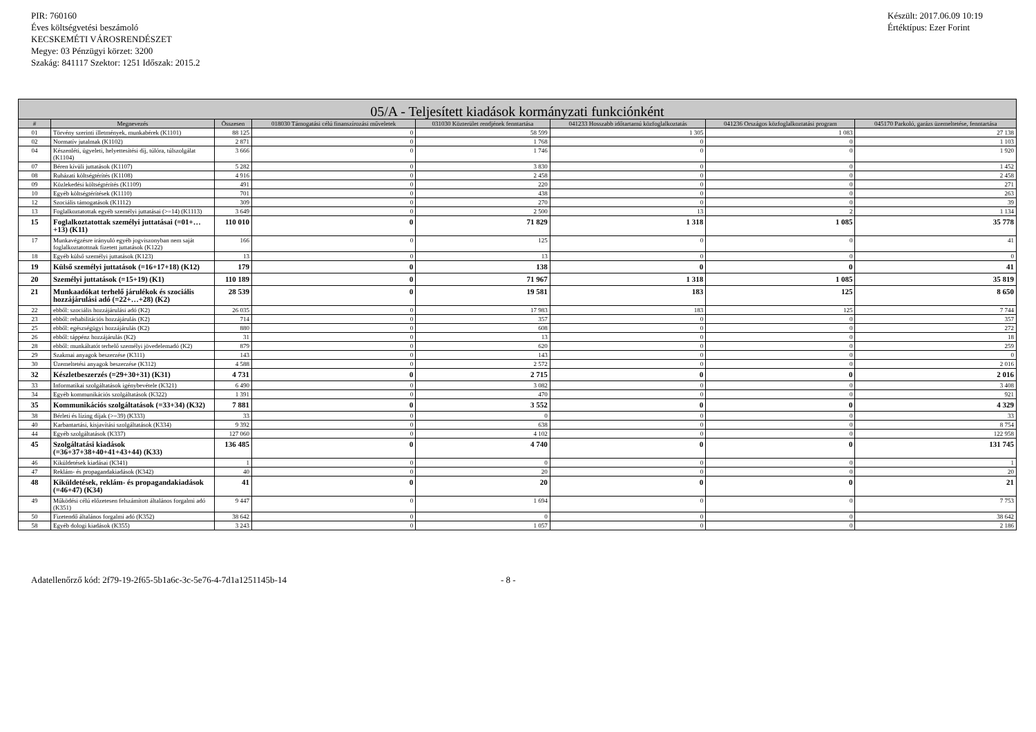PIR: 760160
Éves költségvetési beszámoló
KECSKEMÉTI VÁROSRENDÉSZET
Megye: 03 Pénzügyi körzet: 3200
Szakág: 841117 Szektor: 1251 Időszak: 2015.2
Készült: 2017.06.09 10:19
Értéktípus: Ezer Forint
| 05/A - Teljesített kiadások kormányzati funkciónként | | | | | | | |
| --- | --- | --- | --- | --- | --- | --- | --- |
| # | Megnevezés | Összesen | 018030 Támogatási célú finanszírozási műveletek | 031030 Közterület rendjének fenntartása | 041233 Hosszabb időtartamú közfoglalkoztatás | 041236 Országos közfoglalkoztatási program | 045170 Parkoló, garázs üzemeltetése, fenntartása |
| 01 | Törvény szerinti illetmények, munkabérek (K1101) | 88 125 | 0 | 58 599 | 1 305 | 1 083 | 27 138 |
| 02 | Normatív jutalmak (K1102) | 2 871 | 0 | 1 768 | 0 | 0 | 1 103 |
| 04 | Készenléti, ügyeleti, helyettesítési díj, túlóra, túlszolgálat (K1104) | 3 666 | 0 | 1 746 | 0 | 0 | 1 920 |
| 07 | Béren kívüli juttatások (K1107) | 5 282 | 0 | 3 830 | 0 | 0 | 1 452 |
| 08 | Ruházati költségtérítés (K1108) | 4 916 | 0 | 2 458 | 0 | 0 | 2 458 |
| 09 | Közlekedési költségtérítés (K1109) | 491 | 0 | 220 | 0 | 0 | 271 |
| 10 | Egyéb költségtérítések (K1110) | 701 | 0 | 438 | 0 | 0 | 263 |
| 12 | Szociális támogatások (K1112) | 309 | 0 | 270 | 0 | 0 | 39 |
| 13 | Foglalkoztatottak egyéb személyi juttatásai (>=14) (K1113) | 3 649 | 0 | 2 500 | 13 | 2 | 1 134 |
| 15 | Foglalkoztatottak személyi juttatásai (=01+…+13) (K11) | 110 010 | 0 | 71 829 | 1 318 | 1 085 | 35 778 |
| 17 | Munkavégzésre irányuló egyéb jogviszonyban nem saját foglalkoztatottnak fizetett juttatások (K122) | 166 | 0 | 125 | 0 | 0 | 41 |
| 18 | Egyéb külső személyi juttatások (K123) | 13 | 0 | 13 | 0 | 0 | 0 |
| 19 | Külső személyi juttatások (=16+17+18) (K12) | 179 | 0 | 138 | 0 | 0 | 41 |
| 20 | Személyi juttatások (=15+19) (K1) | 110 189 | 0 | 71 967 | 1 318 | 1 085 | 35 819 |
| 21 | Munkaadókat terhelő járulékok és szociális hozzájárulási adó (=22+…+28) (K2) | 28 539 | 0 | 19 581 | 183 | 125 | 8 650 |
| 22 | ebből: szociális hozzájárulási adó (K2) | 26 035 | 0 | 17 983 | 183 | 125 | 7 744 |
| 23 | ebből: rehabilitációs hozzájárulás (K2) | 714 | 0 | 357 | 0 | 0 | 357 |
| 25 | ebből: egészségügyi hozzájárulás (K2) | 880 | 0 | 608 | 0 | 0 | 272 |
| 26 | ebből: táppénz hozzájárulás (K2) | 31 | 0 | 13 | 0 | 0 | 18 |
| 28 | ebből: munkáltatót terhelő személyi jövedelemadó (K2) | 879 | 0 | 620 | 0 | 0 | 259 |
| 29 | Szakmai anyagok beszerzése (K311) | 143 | 0 | 143 | 0 | 0 | 0 |
| 30 | Üzemeltetési anyagok beszerzése (K312) | 4 588 | 0 | 2 572 | 0 | 0 | 2 016 |
| 32 | Készletbeszerzés (=29+30+31) (K31) | 4 731 | 0 | 2 715 | 0 | 0 | 2 016 |
| 33 | Informatikai szolgáltatások igénybevétele (K321) | 6 490 | 0 | 3 082 | 0 | 0 | 3 408 |
| 34 | Egyéb kommunikációs szolgáltatások (K322) | 1 391 | 0 | 470 | 0 | 0 | 921 |
| 35 | Kommunikációs szolgáltatások (=33+34) (K32) | 7 881 | 0 | 3 552 | 0 | 0 | 4 329 |
| 38 | Bérleti és lízing díjak (>=39) (K333) | 33 | 0 | 0 | 0 | 0 | 33 |
| 40 | Karbantartási, kisjavítási szolgáltatások (K334) | 9 392 | 0 | 638 | 0 | 0 | 8 754 |
| 44 | Egyéb szolgáltatások (K337) | 127 060 | 0 | 4 102 | 0 | 0 | 122 958 |
| 45 | Szolgáltatási kiadások (=36+37+38+40+41+43+44) (K33) | 136 485 | 0 | 4 740 | 0 | 0 | 131 745 |
| 46 | Kiküldetések kiadásai (K341) | 1 | 0 | 0 | 0 | 0 | 1 |
| 47 | Reklám- és propagandakiadások (K342) | 40 | 0 | 20 | 0 | 0 | 20 |
| 48 | Kiküldetések, reklám- és propagandakiadások (=46+47) (K34) | 41 | 0 | 20 | 0 | 0 | 21 |
| 49 | Működési célú előzetesen felszámított általános forgalmi adó (K351) | 9 447 | 0 | 1 694 | 0 | 0 | 7 753 |
| 50 | Fizetendő általános forgalmi adó (K352) | 38 642 | 0 | 0 | 0 | 0 | 38 642 |
| 58 | Egyéb dologi kiadások (K355) | 3 243 | 0 | 1 057 | 0 | 0 | 2 186 |
Adatellenőrző kód: 2f79-19-2f65-5b1a6c-3c-5e76-4-7d1a1251145b-14 - 8 -